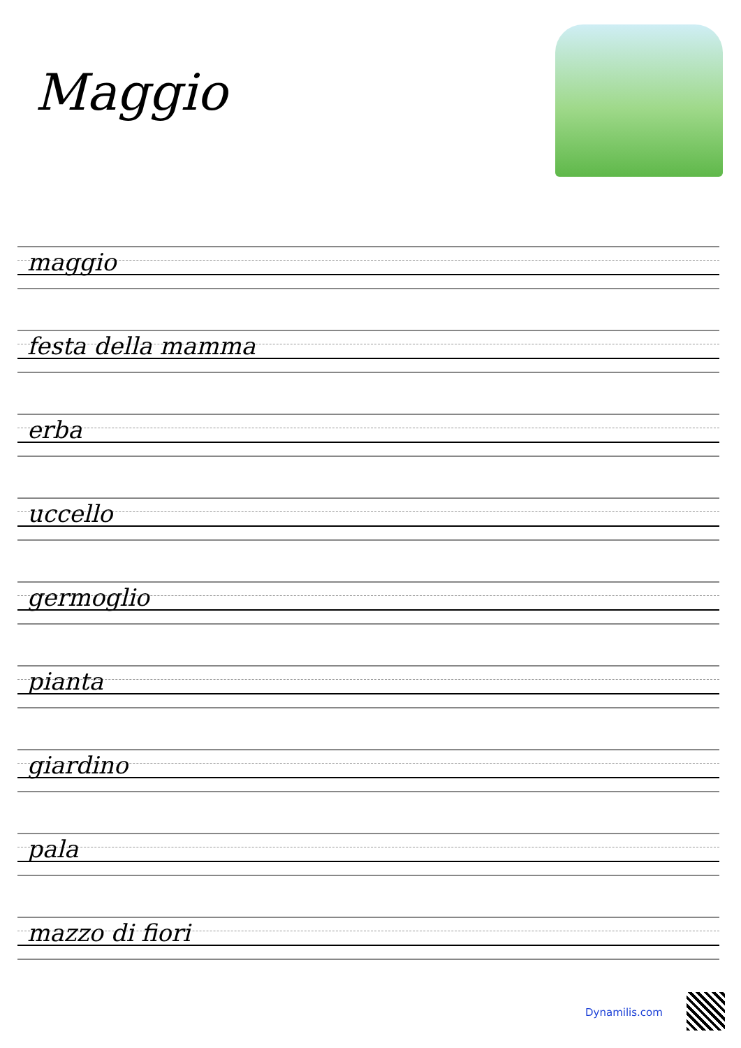Maggio
maggio
festa della mamma
erba
uccello
germoglio
pianta
giardino
pala
mazzo di fiori
Dynamilis.com